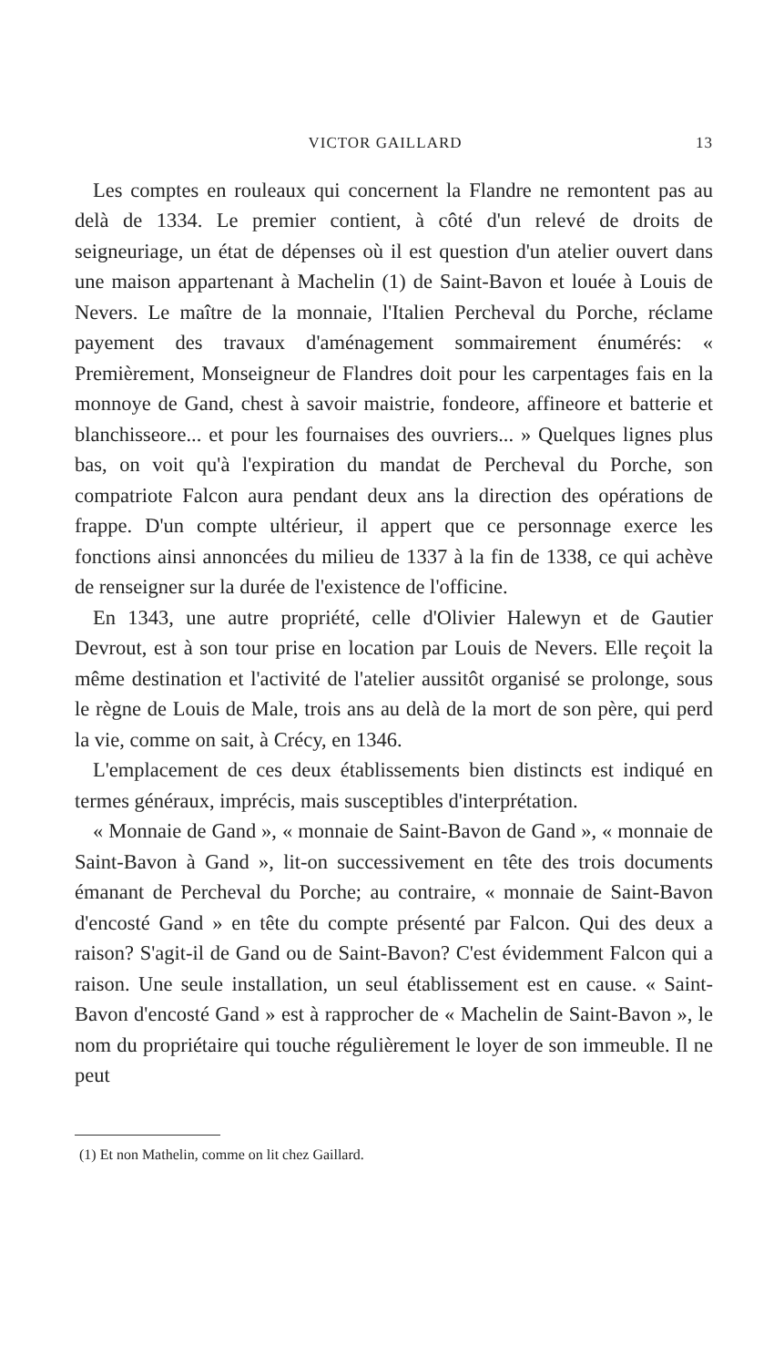VICTOR GAILLARD 13
Les comptes en rouleaux qui concernent la Flandre ne remontent pas au delà de 1334. Le premier contient, à côté d'un relevé de droits de seigneuriage, un état de dépenses où il est question d'un atelier ouvert dans une maison appartenant à Machelin (1) de Saint-Bavon et louée à Louis de Nevers. Le maître de la monnaie, l'Italien Percheval du Porche, réclame payement des travaux d'aménagement sommairement énumérés: « Premièrement, Monseigneur de Flandres doit pour les carpentages fais en la monnoye de Gand, chest à savoir maistrie, fondeore, affineore et batterie et blanchisseore... et pour les fournaises des ouvriers... » Quelques lignes plus bas, on voit qu'à l'expiration du mandat de Percheval du Porche, son compatriote Falcon aura pendant deux ans la direction des opérations de frappe. D'un compte ultérieur, il appert que ce personnage exerce les fonctions ainsi annoncées du milieu de 1337 à la fin de 1338, ce qui achève de renseigner sur la durée de l'existence de l'officine.
En 1343, une autre propriété, celle d'Olivier Halewyn et de Gautier Devrout, est à son tour prise en location par Louis de Nevers. Elle reçoit la même destination et l'activité de l'atelier aussitôt organisé se prolonge, sous le règne de Louis de Male, trois ans au delà de la mort de son père, qui perd la vie, comme on sait, à Crécy, en 1346.
L'emplacement de ces deux établissements bien distincts est indiqué en termes généraux, imprécis, mais susceptibles d'interprétation.
« Monnaie de Gand », « monnaie de Saint-Bavon de Gand », « monnaie de Saint-Bavon à Gand », lit-on successivement en tête des trois documents émanant de Percheval du Porche; au contraire, « monnaie de Saint-Bavon d'encosté Gand » en tête du compte présenté par Falcon. Qui des deux a raison? S'agit-il de Gand ou de Saint-Bavon? C'est évidemment Falcon qui a raison. Une seule installation, un seul établissement est en cause. « Saint-Bavon d'encosté Gand » est à rapprocher de « Machelin de Saint-Bavon », le nom du propriétaire qui touche régulièrement le loyer de son immeuble. Il ne peut
(1) Et non Mathelin, comme on lit chez Gaillard.